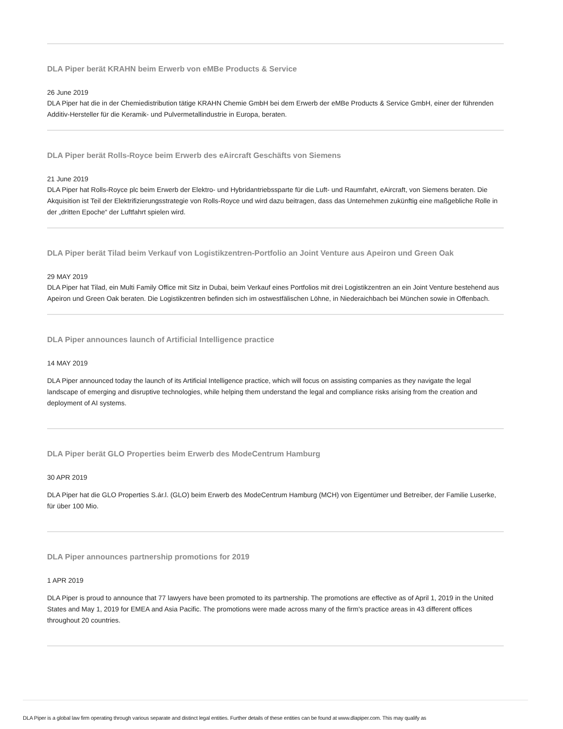DLA Piper berät KRAHN beim Erwerb von eMBe Products & Service
26 June 2019
DLA Piper hat die in der Chemiedistribution tätige KRAHN Chemie GmbH bei dem Erwerb der eMBe Products & Service GmbH, einer der führenden Additiv-Hersteller für die Keramik- und Pulvermetallindustrie in Europa, beraten.
DLA Piper berät Rolls-Royce beim Erwerb des eAircraft Geschäfts von Siemens
21 June 2019
DLA Piper hat Rolls-Royce plc beim Erwerb der Elektro- und Hybridantriebssparte für die Luft- und Raumfahrt, eAircraft, von Siemens beraten. Die Akquisition ist Teil der Elektrifizierungsstrategie von Rolls-Royce und wird dazu beitragen, dass das Unternehmen zukünftig eine maßgebliche Rolle in der „dritten Epoche“ der Luftfahrt spielen wird.
DLA Piper berät Tilad beim Verkauf von Logistikzentren-Portfolio an Joint Venture aus Apeiron und Green Oak
29 MAY 2019
DLA Piper hat Tilad, ein Multi Family Office mit Sitz in Dubai, beim Verkauf eines Portfolios mit drei Logistikzentren an ein Joint Venture bestehend aus Apeiron und Green Oak beraten. Die Logistikzentren befinden sich im ostwestfälischen Löhne, in Niederaichbach bei München sowie in Offenbach.
DLA Piper announces launch of Artificial Intelligence practice
14 MAY 2019
DLA Piper announced today the launch of its Artificial Intelligence practice, which will focus on assisting companies as they navigate the legal landscape of emerging and disruptive technologies, while helping them understand the legal and compliance risks arising from the creation and deployment of AI systems.
DLA Piper berät GLO Properties beim Erwerb des ModeCentrum Hamburg
30 APR 2019
DLA Piper hat die GLO Properties S.ár.l. (GLO) beim Erwerb des ModeCentrum Hamburg (MCH) von Eigentümer und Betreiber, der Familie Luserke, für über 100 Mio.
DLA Piper announces partnership promotions for 2019
1 APR 2019
DLA Piper is proud to announce that 77 lawyers have been promoted to its partnership. The promotions are effective as of April 1, 2019 in the United States and May 1, 2019 for EMEA and Asia Pacific. The promotions were made across many of the firm's practice areas in 43 different offices throughout 20 countries.
DLA Piper is a global law firm operating through various separate and distinct legal entities. Further details of these entities can be found at www.dlapiper.com. This may qualify as